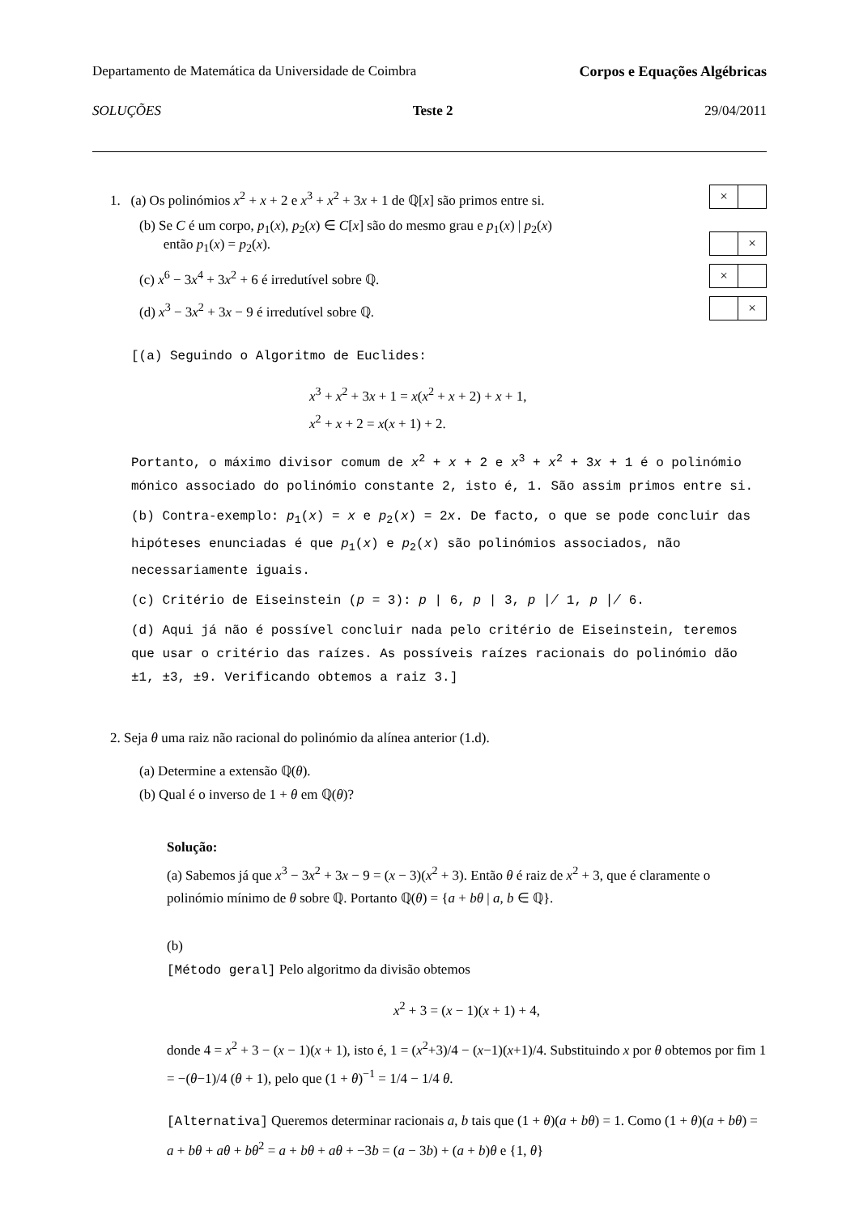Departamento de Matemática da Universidade de Coimbra Corpos e Equações Algébricas
SOLUÇÕES Teste 2 29/04/2011
1. (a) Os polinómios x<sup>2</sup> + x + 2 e x<sup>3</sup> + x<sup>2</sup> + 3x + 1 de ℚ[x] são primos entre si. ×
(b) Se C é um corpo, p<sub>1</sub>(x), p<sub>2</sub>(x) ∈ C[x] são do mesmo grau e p<sub>1</sub>(x) | p<sub>2</sub>(x)
então p<sub>1</sub>(x) = p<sub>2</sub>(x). ×
(c) x<sup>6</sup> − 3x<sup>4</sup> + 3x<sup>2</sup> + 6 é irredutível sobre ℚ. ×
(d) x<sup>3</sup> − 3x<sup>2</sup> + 3x − 9 é irredutível sobre ℚ. ×
[(a) Seguindo o Algoritmo de Euclides:
x<sup>3</sup> + x<sup>2</sup> + 3x + 1 = x(x<sup>2</sup> + x + 2) + x + 1,
x<sup>2</sup> + x + 2 = x(x + 1) + 2.
Portanto, o máximo divisor comum de x<sup>2</sup> + x + 2 e x<sup>3</sup> + x<sup>2</sup> + 3x + 1 é o polinómio mónico associado do polinómio constante 2, isto é, 1. São assim primos entre si.
(b) Contra-exemplo: p<sub>1</sub>(x) = x e p<sub>2</sub>(x) = 2x. De facto, o que se pode concluir das hipóteses enunciadas é que p<sub>1</sub>(x) e p<sub>2</sub>(x) são polinómios associados, não necessariamente iguais.
(c) Critério de Eiseinstein (p = 3): p | 6, p | 3, p ∤ 1, p ∤ 6.
(d) Aqui já não é possível concluir nada pelo critério de Eiseinstein, teremos que usar o critério das raízes. As possíveis raízes racionais do polinómio dão ±1, ±3, ±9. Verificando obtemos a raiz 3.]
2. Seja θ uma raiz não racional do polinómio da alínea anterior (1.d).
(a) Determine a extensão ℚ(θ).
(b) Qual é o inverso de 1 + θ em ℚ(θ)?
Solução:
(a) Sabemos já que x<sup>3</sup> − 3x<sup>2</sup> + 3x − 9 = (x − 3)(x<sup>2</sup> + 3). Então θ é raiz de x<sup>2</sup> + 3, que é claramente o polinómio mínimo de θ sobre ℚ. Portanto ℚ(θ) = {a + bθ | a, b ∈ ℚ}.
(b)
[Método geral] Pelo algoritmo da divisão obtemos
x<sup>2</sup> + 3 = (x − 1)(x + 1) + 4,
donde 4 = x<sup>2</sup> + 3 − (x − 1)(x + 1), isto é, 1 = (x<sup>2</sup>+3)/4 − (x−1)(x+1)/4. Substituindo x por θ obtemos por fim 1 = −(θ−1)/4 (θ + 1), pelo que (1 + θ)<sup>−1</sup> = 1/4 − 1/4 θ.
[Alternativa] Queremos determinar racionais a, b tais que (1 + θ)(a + bθ) = 1. Como (1 + θ)(a + bθ) = a + bθ + aθ + bθ<sup>2</sup> = a + bθ + aθ + −3b = (a − 3b) + (a + b)θ e {1, θ}